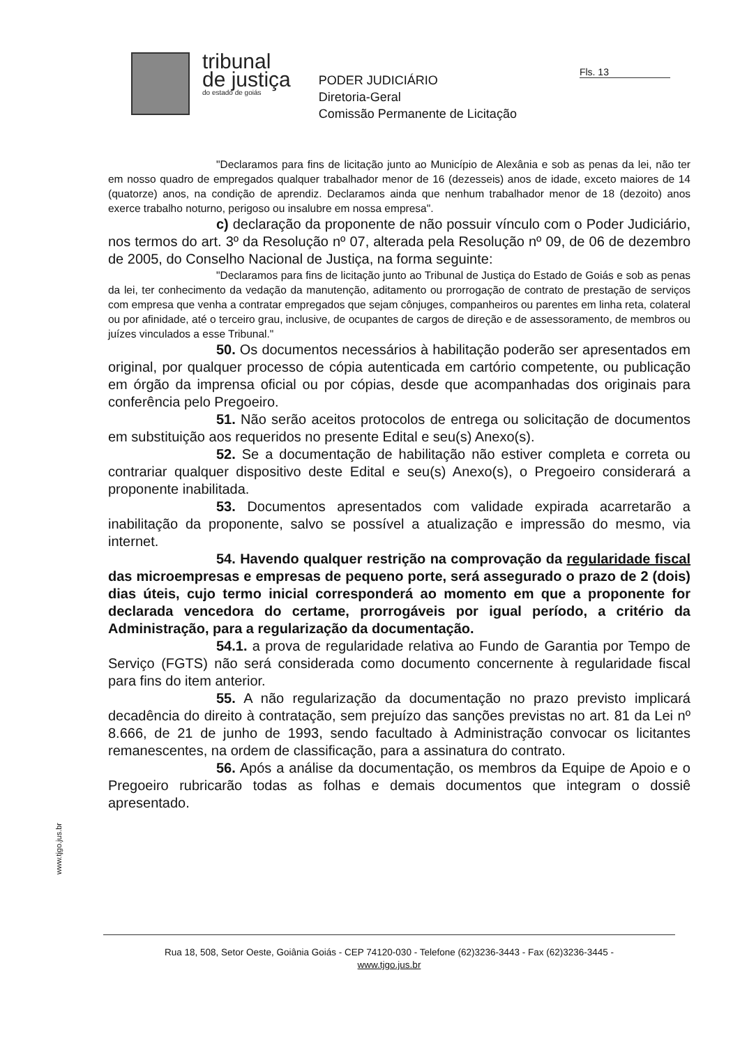tribunal
de justiça
do estado de goiás
PODER JUDICIÁRIO
Diretoria-Geral
Comissão Permanente de Licitação
Fls. 13
"Declaramos para fins de licitação junto ao Município de Alexânia e sob as penas da lei, não ter em nosso quadro de empregados qualquer trabalhador menor de 16 (dezesseis) anos de idade, exceto maiores de 14 (quatorze) anos, na condição de aprendiz. Declaramos ainda que nenhum trabalhador menor de 18 (dezoito) anos exerce trabalho noturno, perigoso ou insalubre em nossa empresa".
c) declaração da proponente de não possuir vínculo com o Poder Judiciário, nos termos do art. 3º da Resolução nº 07, alterada pela Resolução nº 09, de 06 de dezembro de 2005, do Conselho Nacional de Justiça, na forma seguinte:
"Declaramos para fins de licitação junto ao Tribunal de Justiça do Estado de Goiás e sob as penas da lei, ter conhecimento da vedação da manutenção, aditamento ou prorrogação de contrato de prestação de serviços com empresa que venha a contratar empregados que sejam cônjuges, companheiros ou parentes em linha reta, colateral ou por afinidade, até o terceiro grau, inclusive, de ocupantes de cargos de direção e de assessoramento, de membros ou juízes vinculados a esse Tribunal."
50. Os documentos necessários à habilitação poderão ser apresentados em original, por qualquer processo de cópia autenticada em cartório competente, ou publicação em órgão da imprensa oficial ou por cópias, desde que acompanhadas dos originais para conferência pelo Pregoeiro.
51. Não serão aceitos protocolos de entrega ou solicitação de documentos em substituição aos requeridos no presente Edital e seu(s) Anexo(s).
52. Se a documentação de habilitação não estiver completa e correta ou contrariar qualquer dispositivo deste Edital e seu(s) Anexo(s), o Pregoeiro considerará a proponente inabilitada.
53. Documentos apresentados com validade expirada acarretarão a inabilitação da proponente, salvo se possível a atualização e impressão do mesmo, via internet.
54. Havendo qualquer restrição na comprovação da regularidade fiscal das microempresas e empresas de pequeno porte, será assegurado o prazo de 2 (dois) dias úteis, cujo termo inicial corresponderá ao momento em que a proponente for declarada vencedora do certame, prorrogáveis por igual período, a critério da Administração, para a regularização da documentação.
54.1. a prova de regularidade relativa ao Fundo de Garantia por Tempo de Serviço (FGTS) não será considerada como documento concernente à regularidade fiscal para fins do item anterior.
55. A não regularização da documentação no prazo previsto implicará decadência do direito à contratação, sem prejuízo das sanções previstas no art. 81 da Lei nº 8.666, de 21 de junho de 1993, sendo facultado à Administração convocar os licitantes remanescentes, na ordem de classificação, para a assinatura do contrato.
56. Após a análise da documentação, os membros da Equipe de Apoio e o Pregoeiro rubricarão todas as folhas e demais documentos que integram o dossiê apresentado.
www.tjgo.jus.br
Rua 18, 508, Setor Oeste, Goiânia Goiás - CEP 74120-030 - Telefone (62)3236-3443 - Fax (62)3236-3445 -
www.tjgo.jus.br